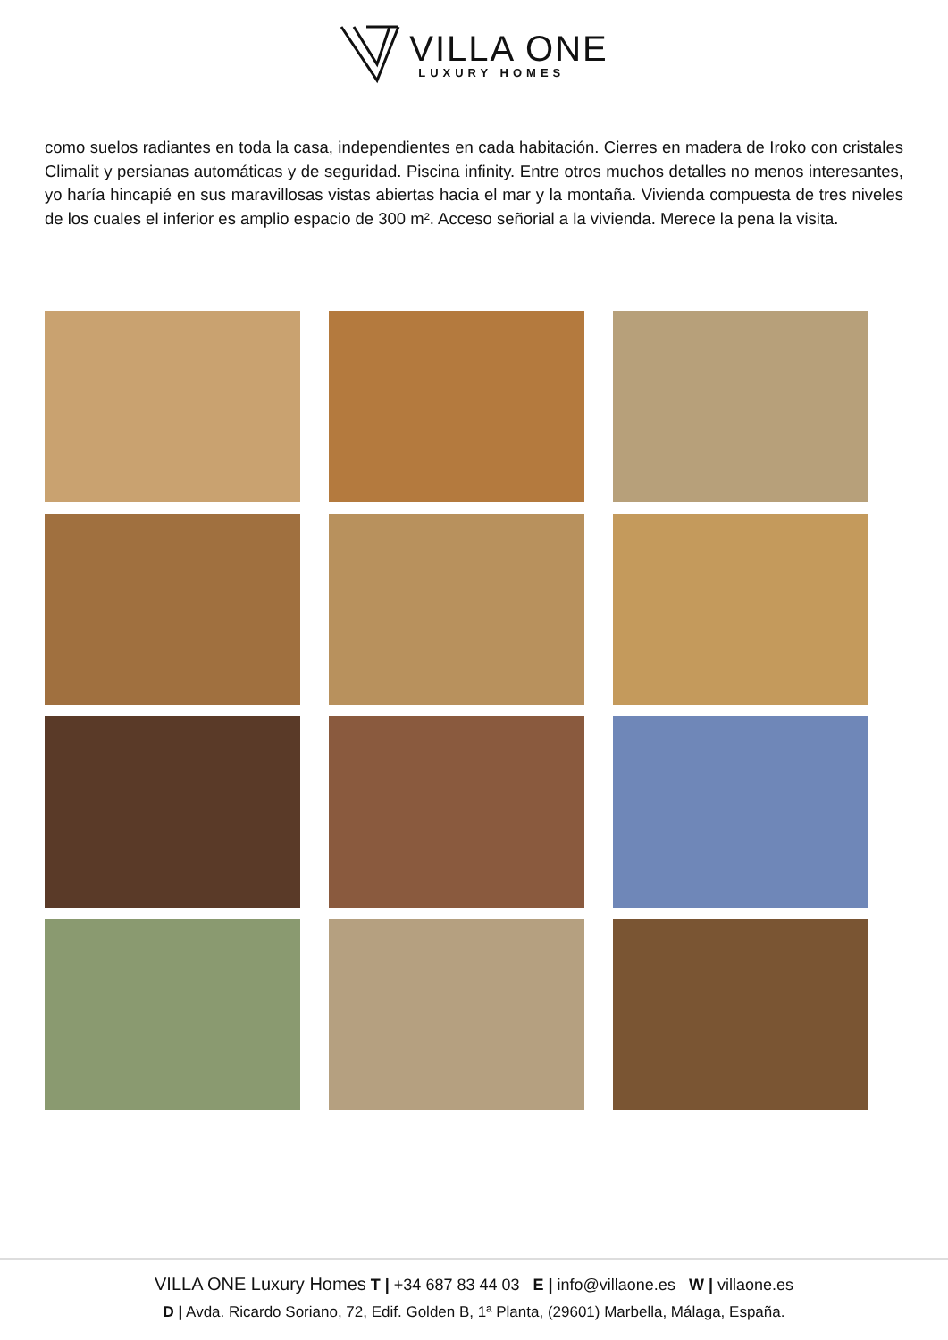VILLA ONE
LUXURY HOMES
como suelos radiantes en toda la casa, independientes en cada habitación. Cierres en madera de Iroko con cristales Climalit y persianas automáticas y de seguridad. Piscina infinity. Entre otros muchos detalles no menos interesantes, yo haría hincapié en sus maravillosas vistas abiertas hacia el mar y la montaña. Vivienda compuesta de tres niveles de los cuales el inferior es amplio espacio de 300 m². Acceso señorial a la vivienda. Merece la pena la visita.
VILLA ONE Luxury Homes T | +34 687 83 44 03 E | info@villaone.es W | villaone.es
D | Avda. Ricardo Soriano, 72, Edif. Golden B, 1ª Planta, (29601) Marbella, Málaga, España.